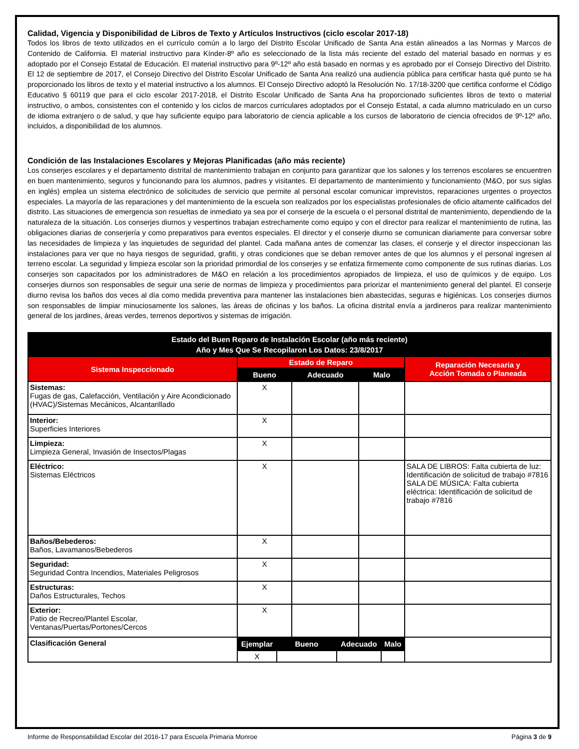Calidad, Vigencia y Disponibilidad de Libros de Texto y Artículos Instructivos (ciclo escolar 2017-18)
Todos los libros de texto utilizados en el currículo común a lo largo del Distrito Escolar Unificado de Santa Ana están alineados a las Normas y Marcos de Contenido de California. El material instructivo para Kínder-8º año es seleccionado de la lista más reciente del estado del material basado en normas y es adoptado por el Consejo Estatal de Educación. El material instructivo para 9º-12º año está basado en normas y es aprobado por el Consejo Directivo del Distrito. El 12 de septiembre de 2017, el Consejo Directivo del Distrito Escolar Unificado de Santa Ana realizó una audiencia pública para certificar hasta qué punto se ha proporcionado los libros de texto y el material instructivo a los alumnos. El Consejo Directivo adoptó la Resolución No. 17/18-3200 que certifica conforme el Código Educativo § 60119 que para el ciclo escolar 2017-2018, el Distrito Escolar Unificado de Santa Ana ha proporcionado suficientes libros de texto o material instructivo, o ambos, consistentes con el contenido y los ciclos de marcos curriculares adoptados por el Consejo Estatal, a cada alumno matriculado en un curso de idioma extranjero o de salud, y que hay suficiente equipo para laboratorio de ciencia aplicable a los cursos de laboratorio de ciencia ofrecidos de 9º-12º año, incluidos, a disponibilidad de los alumnos.
Condición de las Instalaciones Escolares y Mejoras Planificadas (año más reciente)
Los conserjes escolares y el departamento distrital de mantenimiento trabajan en conjunto para garantizar que los salones y los terrenos escolares se encuentren en buen mantenimiento, seguros y funcionando para los alumnos, padres y visitantes. El departamento de mantenimiento y funcionamiento (M&O, por sus siglas en inglés) emplea un sistema electrónico de solicitudes de servicio que permite al personal escolar comunicar imprevistos, reparaciones urgentes o proyectos especiales. La mayoría de las reparaciones y del mantenimiento de la escuela son realizados por los especialistas profesionales de oficio altamente calificados del distrito. Las situaciones de emergencia son resueltas de inmediato ya sea por el conserje de la escuela o el personal distrital de mantenimiento, dependiendo de la naturaleza de la situación. Los conserjes diurnos y vespertinos trabajan estrechamente como equipo y con el director para realizar el mantenimiento de rutina, las obligaciones diarias de conserjería y como preparativos para eventos especiales. El director y el conserje diurno se comunican diariamente para conversar sobre las necesidades de limpieza y las inquietudes de seguridad del plantel. Cada mañana antes de comenzar las clases, el conserje y el director inspeccionan las instalaciones para ver que no haya riesgos de seguridad, grafiti, y otras condiciones que se deban remover antes de que los alumnos y el personal ingresen al terreno escolar. La seguridad y limpieza escolar son la prioridad primordial de los conserjes y se enfatiza firmemente como componente de sus rutinas diarias. Los conserjes son capacitados por los administradores de M&O en relación a los procedimientos apropiados de limpieza, el uso de químicos y de equipo. Los conserjes diurnos son responsables de seguir una serie de normas de limpieza y procedimientos para priorizar el mantenimiento general del plantel. El conserje diurno revisa los baños dos veces al día como medida preventiva para mantener las instalaciones bien abastecidas, seguras e higiénicas. Los conserjes diurnos son responsables de limpiar minuciosamente los salones, las áreas de oficinas y los baños. La oficina distrital envía a jardineros para realizar mantenimiento general de los jardines, áreas verdes, terrenos deportivos y sistemas de irrigación.
| Estado del Buen Reparo de Instalación Escolar (año más reciente) Año y Mes Que Se Recopilaron Los Datos: 23/8/2017 | | | | | | | |
| --- | --- | --- | --- | --- | --- | --- | --- |
| Sistema Inspeccionado | Estado de Reparo | | | | | | Reparación Necesaria y Acción Tomada o Planeada |
| | Bueno | | Adecuado | | Malo | | |
| Sistemas: Fugas de gas, Calefacción, Ventilación y Aire Acondicionado (HVAC)/Sistemas Mecánicos, Alcantarillado | X | | | | | | |
| Interior: Superficies Interiores | X | | | | | | |
| Limpieza: Limpieza General, Invasión de Insectos/Plagas | X | | | | | | |
| Eléctrico: Sistemas Eléctricos | X | | | | | | SALA DE LIBROS: Falta cubierta de luz: Identificación de solicitud de trabajo #7816 SALA DE MÚSICA: Falta cubierta eléctrica: Identificación de solicitud de trabajo #7816 |
| Baños/Bebederos: Baños, Lavamanos/Bebederos | X | | | | | | |
| Seguridad: Seguridad Contra Incendios, Materiales Peligrosos | X | | | | | | |
| Estructuras: Daños Estructurales, Techos | X | | | | | | |
| Exterior: Patio de Recreo/Plantel Escolar, Ventanas/Puertas/Portones/Cercos | X | | | | | | |
| Clasificación General | Ejemplar | Bueno | | Adecuado | | Malo | |
| | X | | | | | | |
Informe de Responsabilidad Escolar del 2016-17 para Escuela Primaria Monroe Página 3 de 9